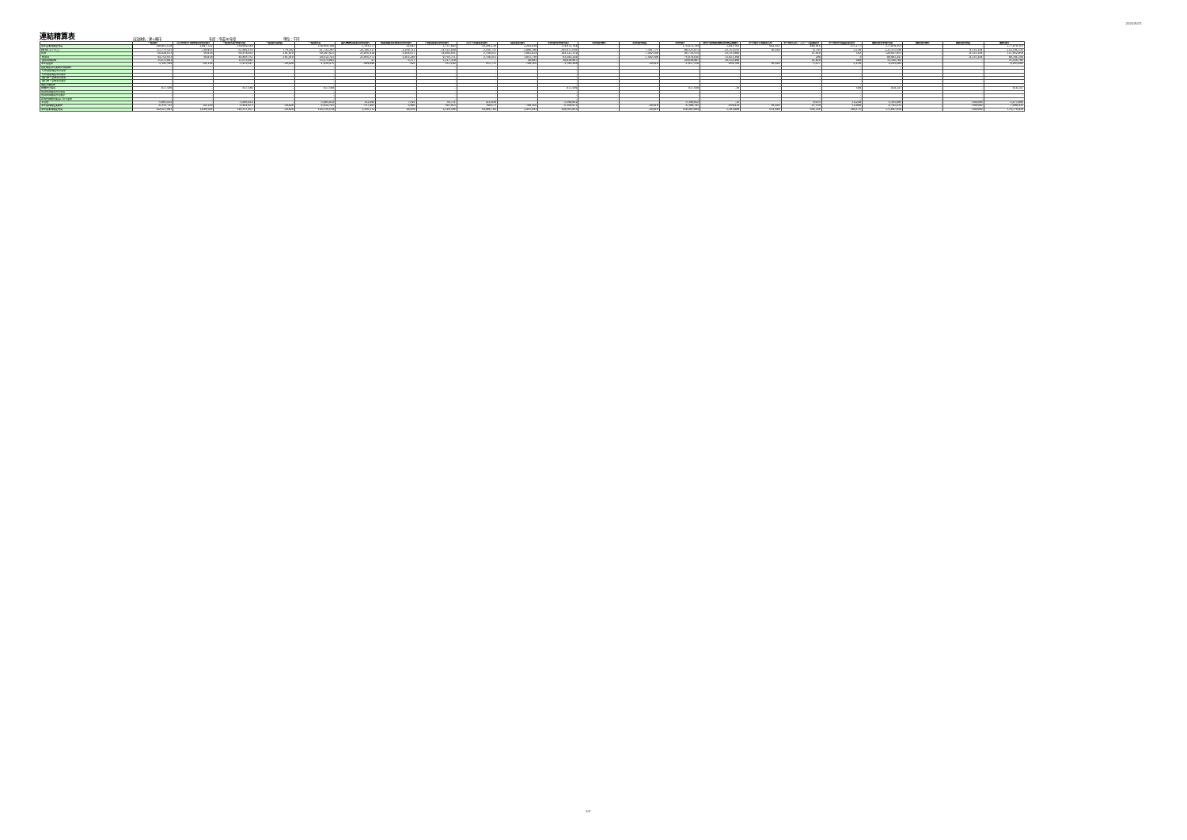2020/5/21
連結精算表
自治体名：茅ヶ崎市
年度：平成30年度
単位：千円
| | 一般会計 | 公共用地先行取得事業特別会計 | 一般会計等(単純合算) | 一般会計等相殺 | 一般会計等 | 国民健康保険事業特別会計 | 後期高齢者医療事業特別会計 | 介護保険事業特別会計 | 公共下水道事業会計 | 病院事業会計 | 全体会計(単純合算) | 全体会計修正 | 全体会計相殺 | 全体会計 | 神奈川県後期高齢者医療広域連合 | 茅ヶ崎市土地開発公社 | 茅ヶ崎市文化・スポーツ振興財団 | 茅ヶ崎市社会福祉事業団 | 連結会計(単純合算) | 連結会計修正 | 連結会計相殺 | 連結会計 |
| --- | --- | --- | --- | --- | --- | --- | --- | --- | --- | --- | --- | --- | --- | --- | --- | --- | --- | --- | --- | --- | --- | --- |
| 前年度末純資産残高 | 148,961,618 | 1,997,722 | 150,959,340 | - | 150,959,340 | 1,703,577 | 22,043 | 1,737,883 | 18,206,110 | 2,244,039 | 174,872,794 | - | - | 174,872,794 | 1,843,702 | 602,663 | 489,016 | 271,177 | 177,879,353 | - | - | 177,879,353 |
| 純行政コスト(△) | -61,773,523 | -118,956 | -61,892,479 | 170,182 | -61,722,297 | -22,346,317 | -3,269,312 | -14,514,849 | -2,184,715 | -1,880,180 | -105,917,650 | - | 7,391,775 | -98,525,871 | -23,763,656 | 30,020 | -9,793 | -2,140 | -122,311,640 | - | 8,115,104 | -114,196,536 |
| 財源 | 60,428,013 | 50,818 | 60,478,832 | -191,010 | 60,287,821 | 21,856,418 | 3,268,617 | 14,868,031 | 2,748,451 | 1,091,814 | 104,121,152 | - | -7,402,598 | 96,718,554 | 23,333,888 | - | 15,010 | 502 | 120,067,953 | - | -8,115,104 | 111,952,850 |
| 税収等 | 44,752,933 | 50,818 | 44,803,751 | -191,010 | 44,612,741 | 21,856,371 | 3,262,240 | 9,750,711 | 2,748,451 | 1,051,730 | 83,282,244 | - | -7,402,598 | 75,879,646 | 13,021,398 | - | 200 | 3 | 88,901,247 | - | -8,115,104 | 80,786,144 |
| 国県等補助金 | 15,675,081 | - | 15,675,081 | - | 15,675,081 | 47 | 6,377 | 5,117,319 | - | 40,083 | 20,838,907 | - | - | 20,838,907 | 10,312,490 | - | 14,810 | 499 | 31,166,706 | - | - | 31,166,706 |
| 本年度差額 | -1,345,509 | -68,138 | -1,413,647 | -20,828 | -1,434,475 | -489,899 | -695 | 353,182 | 563,735 | -788,366 | -1,796,498 | - | -20,819 | -1,817,318 | -459,768 | 30,020 | 5,217 | -1,638 | -2,243,686 | - | - | -2,243,686 |
| 固定資産等の変動(内部変動) | - | - | - | - | - | - | - | - | - | - | - | - | - | - | - | - | - | - | - | - | - | - |
| 有形固定資産等の増加 | - | - | - | - | - | - | - | - | - | - | - | - | - | - | - | - | - | - | - | - | - | - |
| 有形固定資産等の減少 | - | - | - | - | - | - | - | - | - | - | - | - | - | - | - | - | - | - | - | - | - | - |
| 貸付金・基金等の増加 | - | - | - | - | - | - | - | - | - | - | - | - | - | - | - | - | - | - | - | - | - | - |
| 貸付金・基金等の減少 | - | - | - | - | - | - | - | - | - | - | - | - | - | - | - | - | - | - | - | - | - | - |
| 資産評価差額 | - | - | - | - | - | - | - | - | - | - | - | - | - | - | - | - | - | - | - | - | - | - |
| 無償所管換等 | 817,589 | - | 817,589 | - | 817,589 | - | - | - | - | - | 817,589 | - | - | 817,589 | -30 | - | - | 589 | 818,147 | - | - | 818,147 |
| 他団体出資等分の増加 | - | - | - | - | - | - | - | - | - | - | - | - | - | - | - | - | - | - | - | - | - | - |
| 他団体出資等分の減少 | - | - | - | - | - | - | - | - | - | - | - | - | - | - | - | - | - | - | - | - | - | - |
| 比例連結割合変更に伴う差額 | - | - | - | - | - | - | - | - | - | - | - | - | - | - | - | - | - | - | - | - | - | - |
| その他 | -5,805,814 | - | -5,805,814 | - | -5,805,814 | 152,494 | 7,591 | 38,731 | 216,938 | - | -5,390,062 | - | - | -5,390,062 | -16 | - | 9,933 | 14,249 | -5,365,896 | - | -308,000 | -5,673,896 |
| 本年度純資産変動額 | -6,333,735 | -68,138 | -6,401,873 | -20,828 | -6,422,701 | -337,405 | 6,896 | 391,913 | 780,673 | -788,366 | -6,368,971 | - | -20,819 | -6,389,791 | -459,814 | 30,020 | 15,150 | 12,999 | -6,791,435 | - | -308,000 | -7,099,435 |
| 本年度末純資産残高 | 142,627,883 | 1,929,584 | 144,557,467 | -20,828 | 144,536,639 | 1,366,172 | 28,939 | 2,129,596 | 18,986,782 | 1,455,693 | 168,503,823 | - | -20,819 | 168,483,004 | 1,383,888 | 632,684 | 504,166 | 284,176 | 171,087,918 | - | -308,000 | 170,779,918 |
3/4